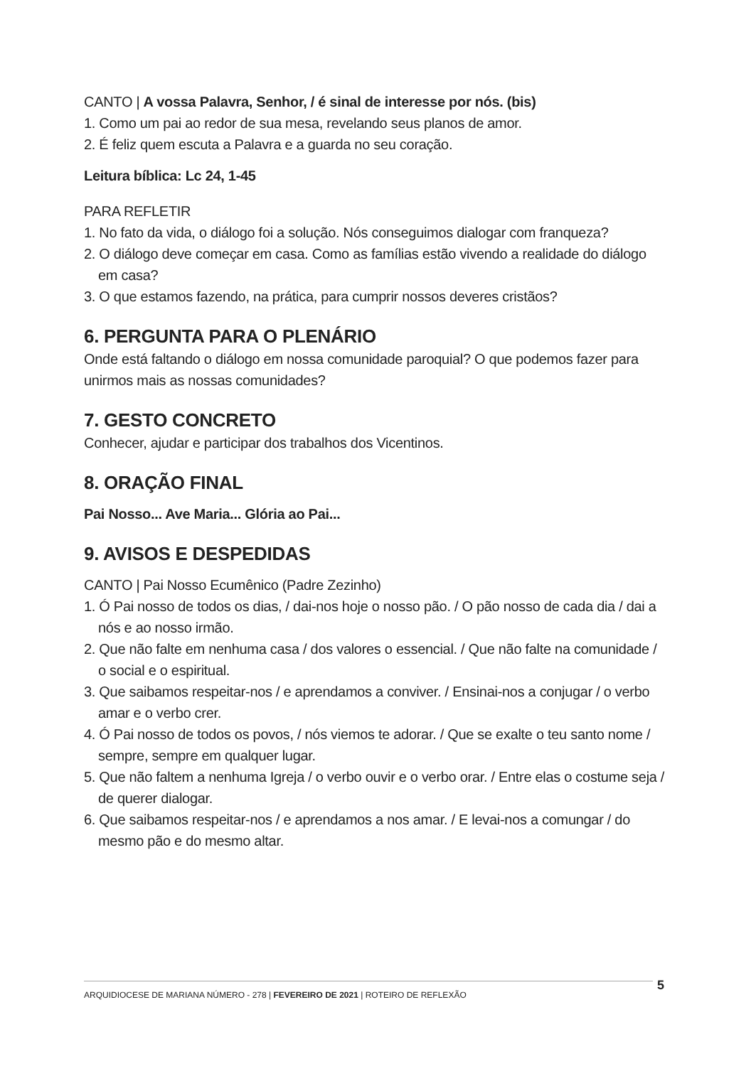CANTO | A vossa Palavra, Senhor, / é sinal de interesse por nós. (bis)
1. Como um pai ao redor de sua mesa, revelando seus planos de amor.
2. É feliz quem escuta a Palavra e a guarda no seu coração.
Leitura bíblica: Lc 24, 1-45
PARA REFLETIR
1. No fato da vida, o diálogo foi a solução. Nós conseguimos dialogar com franqueza?
2. O diálogo deve começar em casa. Como as famílias estão vivendo a realidade do diálogo em casa?
3. O que estamos fazendo, na prática, para cumprir nossos deveres cristãos?
6. PERGUNTA PARA O PLENÁRIO
Onde está faltando o diálogo em nossa comunidade paroquial? O que podemos fazer para unirmos mais as nossas comunidades?
7. GESTO CONCRETO
Conhecer, ajudar e participar dos trabalhos dos Vicentinos.
8. ORAÇÃO FINAL
Pai Nosso... Ave Maria... Glória ao Pai...
9. AVISOS E DESPEDIDAS
CANTO | Pai Nosso Ecumênico (Padre Zezinho)
1. Ó Pai nosso de todos os dias, / dai-nos hoje o nosso pão. / O pão nosso de cada dia / dai a nós e ao nosso irmão.
2. Que não falte em nenhuma casa / dos valores o essencial. / Que não falte na comunidade / o social e o espiritual.
3. Que saibamos respeitar-nos / e aprendamos a conviver. / Ensinai-nos a conjugar / o verbo amar e o verbo crer.
4. Ó Pai nosso de todos os povos, / nós viemos te adorar. / Que se exalte o teu santo nome / sempre, sempre em qualquer lugar.
5. Que não faltem a nenhuma Igreja / o verbo ouvir e o verbo orar. / Entre elas o costume seja / de querer dialogar.
6. Que saibamos respeitar-nos / e aprendamos a nos amar. / E levai-nos a comungar / do mesmo pão e do mesmo altar.
ARQUIDIOCESE DE MARIANA NÚMERO - 278 | FEVEREIRO DE 2021 | ROTEIRO DE REFLEXÃO 5